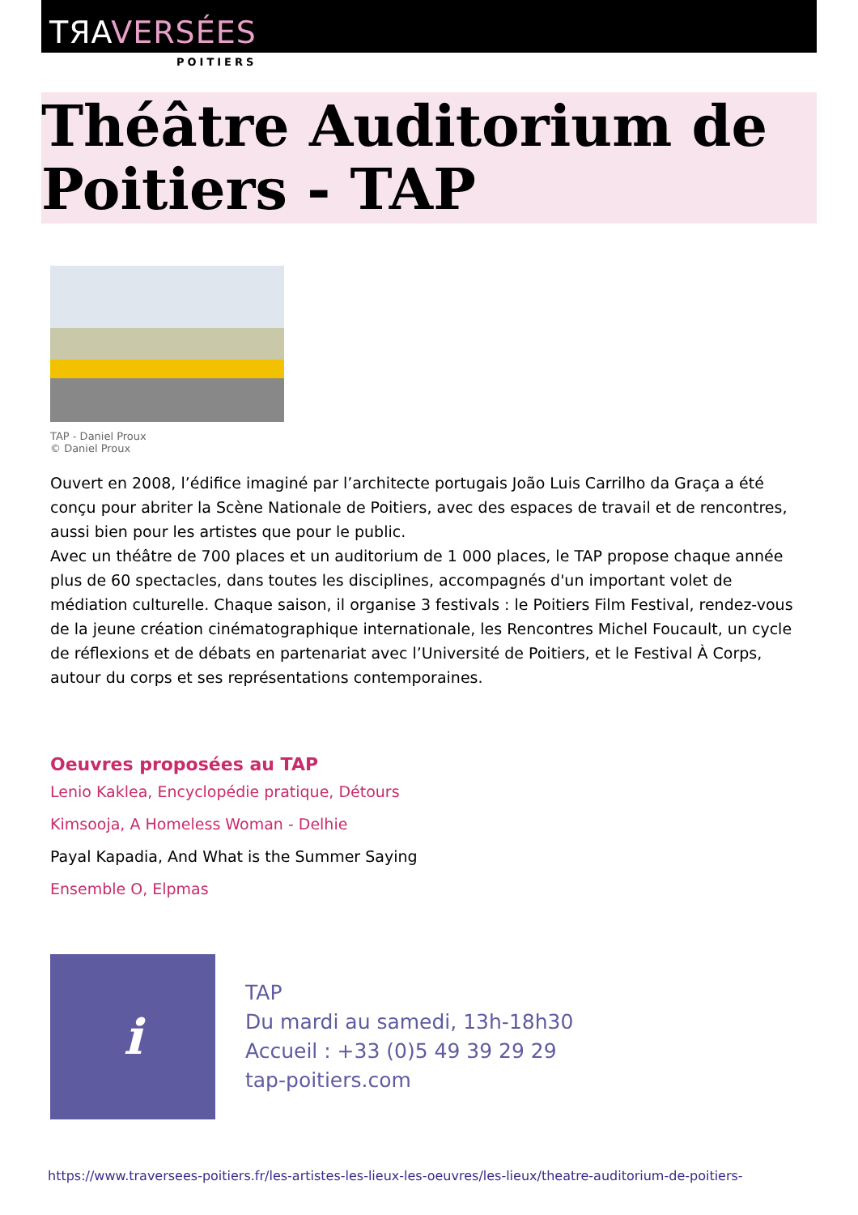TЯAVERSÉES
POITIERS
Théâtre Auditorium de Poitiers - TAP
TAP - Daniel Proux
© Daniel Proux
Ouvert en 2008, l’édifice imaginé par l’architecte portugais João Luis Carrilho da Graça a été conçu pour abriter la Scène Nationale de Poitiers, avec des espaces de travail et de rencontres, aussi bien pour les artistes que pour le public.
Avec un théâtre de 700 places et un auditorium de 1 000 places, le TAP propose chaque année plus de 60 spectacles, dans toutes les disciplines, accompagnés d'un important volet de médiation culturelle. Chaque saison, il organise 3 festivals : le Poitiers Film Festival, rendez-vous de la jeune création cinématographique internationale, les Rencontres Michel Foucault, un cycle de réflexions et de débats en partenariat avec l’Université de Poitiers, et le Festival À Corps, autour du corps et ses représentations contemporaines.
Oeuvres proposées au TAP
Lenio Kaklea, Encyclopédie pratique, Détours
Kimsooja, A Homeless Woman - Delhie
Payal Kapadia, And What is the Summer Saying
Ensemble O, Elpmas
i
TAP
Du mardi au samedi, 13h-18h30
Accueil : +33 (0)5 49 39 29 29
tap-poitiers.com
https://www.traversees-poitiers.fr/les-artistes-les-lieux-les-oeuvres/les-lieux/theatre-auditorium-de-poitiers-